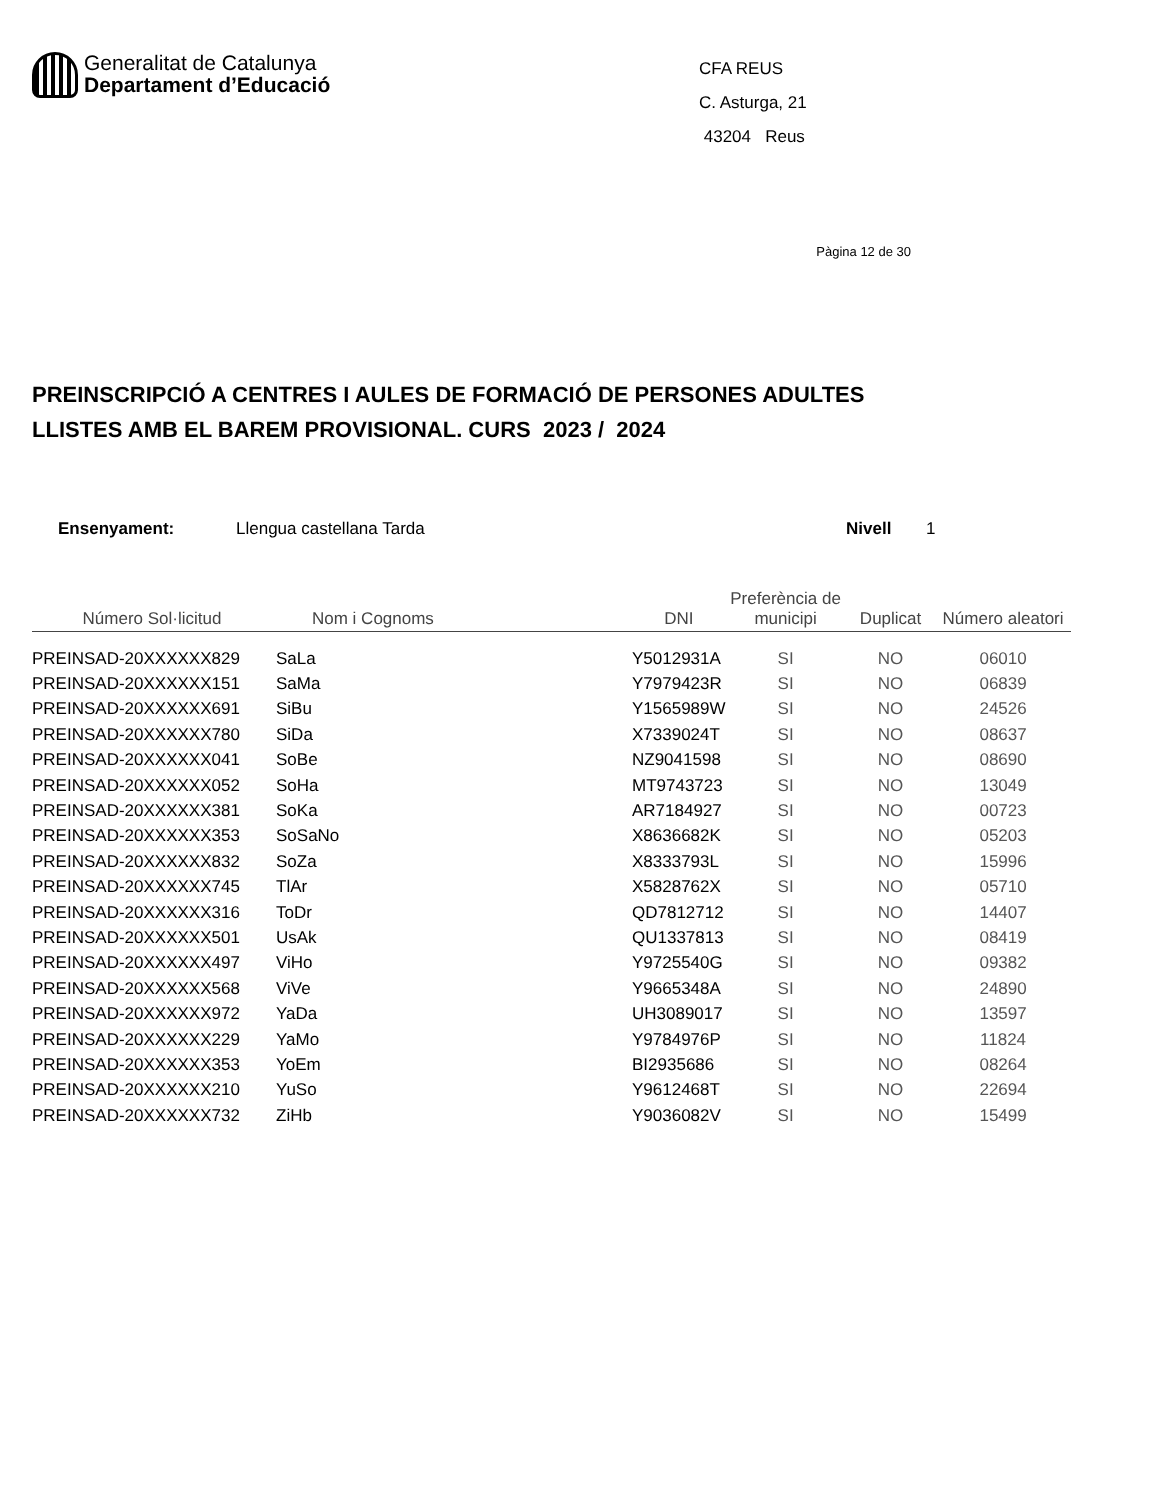Generalitat de Catalunya
Departament d’Educació
CFA REUS
C. Asturga, 21
43204 Reus
Pàgina 12 de 30
PREINSCRIPCIÓ A CENTRES I AULES DE FORMACIÓ DE PERSONES ADULTES
LLISTES AMB EL BAREM PROVISIONAL. CURS 2023 / 2024
Ensenyament: Llengua castellana Tarda Nivell 1
| Número Sol·licitud | Nom i Cognoms | DNI | Preferència de municipi | Duplicat | Número aleatori |
| --- | --- | --- | --- | --- | --- |
| PREINSAD-20XXXXXX829 | SaLa | Y5012931A | SI | NO | 06010 |
| PREINSAD-20XXXXXX151 | SaMa | Y7979423R | SI | NO | 06839 |
| PREINSAD-20XXXXXX691 | SiBu | Y1565989W | SI | NO | 24526 |
| PREINSAD-20XXXXXX780 | SiDa | X7339024T | SI | NO | 08637 |
| PREINSAD-20XXXXXX041 | SoBe | NZ9041598 | SI | NO | 08690 |
| PREINSAD-20XXXXXX052 | SoHa | MT9743723 | SI | NO | 13049 |
| PREINSAD-20XXXXXX381 | SoKa | AR7184927 | SI | NO | 00723 |
| PREINSAD-20XXXXXX353 | SoSaNo | X8636682K | SI | NO | 05203 |
| PREINSAD-20XXXXXX832 | SoZa | X8333793L | SI | NO | 15996 |
| PREINSAD-20XXXXXX745 | TlAr | X5828762X | SI | NO | 05710 |
| PREINSAD-20XXXXXX316 | ToDr | QD7812712 | SI | NO | 14407 |
| PREINSAD-20XXXXXX501 | UsAk | QU1337813 | SI | NO | 08419 |
| PREINSAD-20XXXXXX497 | ViHo | Y9725540G | SI | NO | 09382 |
| PREINSAD-20XXXXXX568 | ViVe | Y9665348A | SI | NO | 24890 |
| PREINSAD-20XXXXXX972 | YaDa | UH3089017 | SI | NO | 13597 |
| PREINSAD-20XXXXXX229 | YaMo | Y9784976P | SI | NO | 11824 |
| PREINSAD-20XXXXXX353 | YoEm | BI2935686 | SI | NO | 08264 |
| PREINSAD-20XXXXXX210 | YuSo | Y9612468T | SI | NO | 22694 |
| PREINSAD-20XXXXXX732 | ZiHb | Y9036082V | SI | NO | 15499 |